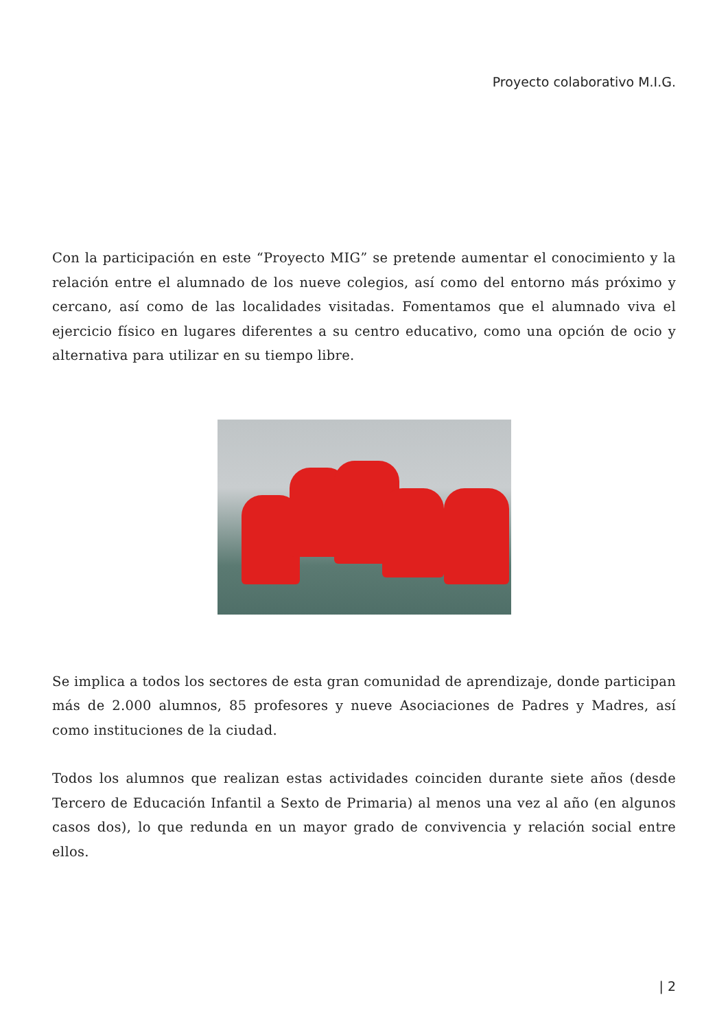Proyecto colaborativo M.I.G.
Con la participación en este “Proyecto MIG” se pretende aumentar el conocimiento y la relación entre el alumnado de los nueve colegios, así como del entorno más próximo y cercano, así como de las localidades visitadas. Fomentamos que el alumnado viva el ejercicio físico en lugares diferentes a su centro educativo, como una opción de ocio y alternativa para utilizar en su tiempo libre.
Se implica a todos los sectores de esta gran comunidad de aprendizaje, donde participan más de 2.000 alumnos, 85 profesores y nueve Asociaciones de Padres y Madres, así como instituciones de la ciudad.
Todos los alumnos que realizan estas actividades coinciden durante siete años (desde Tercero de Educación Infantil a Sexto de Primaria) al menos una vez al año (en algunos casos dos), lo que redunda en un mayor grado de convivencia y relación social entre ellos.
| 2